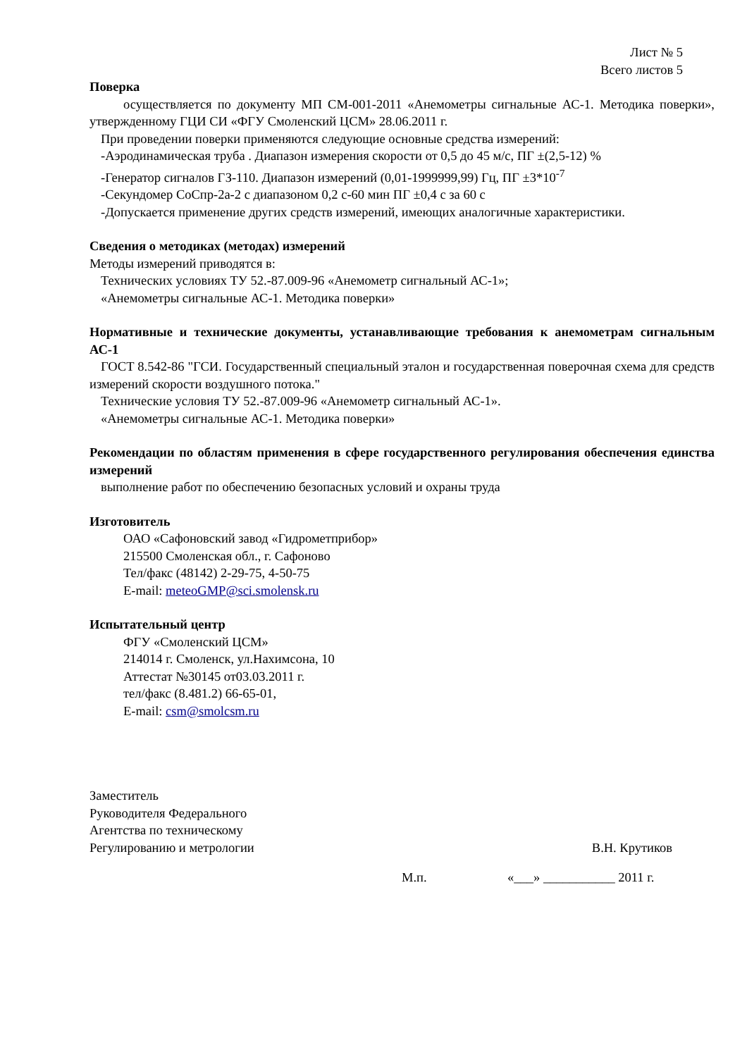Лист № 5
Всего листов 5
Поверка
осуществляется по документу МП СМ-001-2011 «Анемометры сигнальные АС-1. Методика поверки», утвержденному ГЦИ СИ «ФГУ Смоленский ЦСМ» 28.06.2011 г.
При проведении поверки применяются следующие основные средства измерений:
-Аэродинамическая труба . Диапазон измерения скорости от 0,5 до 45 м/с, ПГ ±(2,5-12) %
-Генератор сигналов ГЗ-110. Диапазон измерений (0,01-1999999,99) Гц, ПГ ±3*10<sup>-7</sup>
-Секундомер СоСпр-2а-2 с диапазоном 0,2 с-60 мин ПГ ±0,4 с за 60 с
-Допускается применение других средств измерений, имеющих аналогичные характеристики.
Сведения о методиках (методах) измерений
Методы измерений приводятся в:
Технических условиях ТУ 52.-87.009-96 «Анемометр сигнальный АС-1»;
«Анемометры сигнальные АС-1. Методика поверки»
Нормативные и технические документы, устанавливающие требования к анемометрам сигнальным АС-1
ГОСТ 8.542-86 "ГСИ. Государственный специальный эталон и государственная поверочная схема для средств измерений скорости воздушного потока."
Технические условия ТУ 52.-87.009-96 «Анемометр сигнальный АС-1».
«Анемометры сигнальные АС-1. Методика поверки»
Рекомендации по областям применения в сфере государственного регулирования обеспечения единства измерений
выполнение работ по обеспечению безопасных условий и охраны труда
Изготовитель
ОАО «Сафоновский завод «Гидрометприбор»
215500 Смоленская обл., г. Сафоново
Тел/факс (48142) 2-29-75, 4-50-75
E-mail: meteoGMP@sci.smolensk.ru
Испытательный центр
ФГУ «Смоленский ЦСМ»
214014 г. Смоленск, ул.Нахимсона, 10
Аттестат №30145 от03.03.2011 г.
тел/факс (8.481.2) 66-65-01,
E-mail: csm@smolcsm.ru
Заместитель
Руководителя Федерального
Агентства по техническому
Регулированию и метрологии В.Н. Крутиков
М.п. «___» ___________ 2011 г.